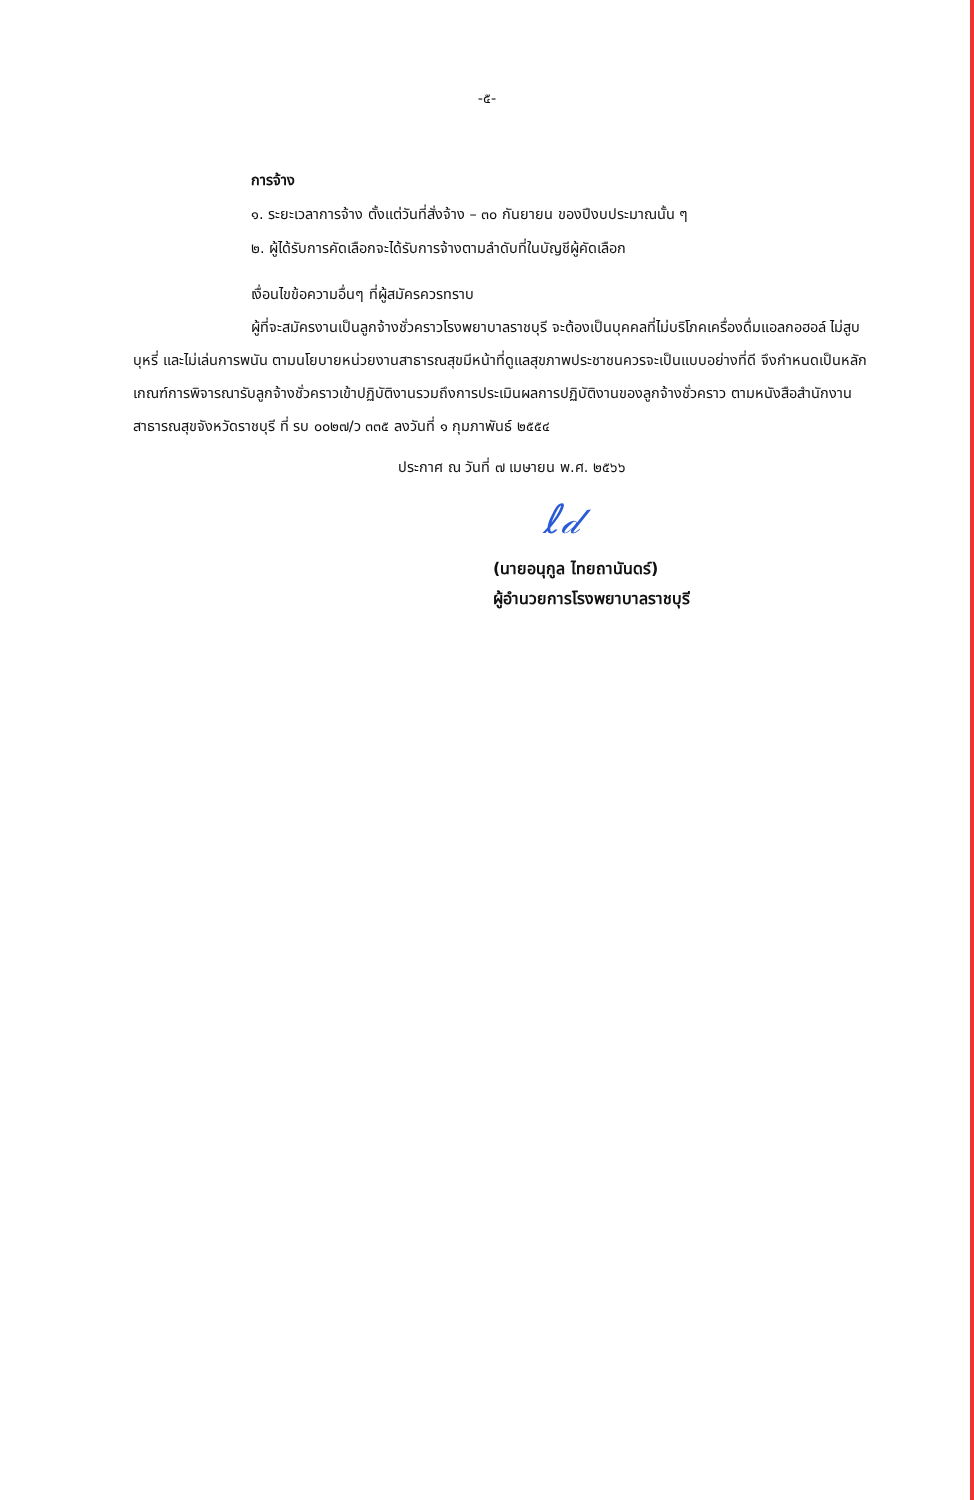-๕-
การจ้าง
๑. ระยะเวลาการจ้าง ตั้งแต่วันที่สั่งจ้าง – ๓๐ กันยายน ของปีงบประมาณนั้น ๆ
๒. ผู้ได้รับการคัดเลือกจะได้รับการจ้างตามลำดับที่ในบัญชีผู้คัดเลือก
เงื่อนไขข้อความอื่นๆ ที่ผู้สมัครควรทราบ
ผู้ที่จะสมัครงานเป็นลูกจ้างชั่วคราวโรงพยาบาลราชบุรี จะต้องเป็นบุคคลที่ไม่บริโภคเครื่องดื่มแอลกอฮอล์ ไม่สูบบุหรี่ และไม่เล่นการพนัน ตามนโยบายหน่วยงานสาธารณสุขมีหน้าที่ดูแลสุขภาพประชาชนควรจะเป็นแบบอย่างที่ดี จึงกำหนดเป็นหลักเกณฑ์การพิจารณารับลูกจ้างชั่วคราวเข้าปฏิบัติงานรวมถึงการประเมินผลการปฏิบัติงานของลูกจ้างชั่วคราว ตามหนังสือสำนักงานสาธารณสุขจังหวัดราชบุรี ที่ รบ ๐๐๒๗/ว ๓๓๕ ลงวันที่ ๑ กุมภาพันธ์ ๒๕๕๔
ประกาศ ณ วันที่ ๗ เมษายน พ.ศ. ๒๕๖๖
ℓ𝒹
(นายอนุกูล ไทยถานันดร์)
ผู้อำนวยการโรงพยาบาลราชบุรี